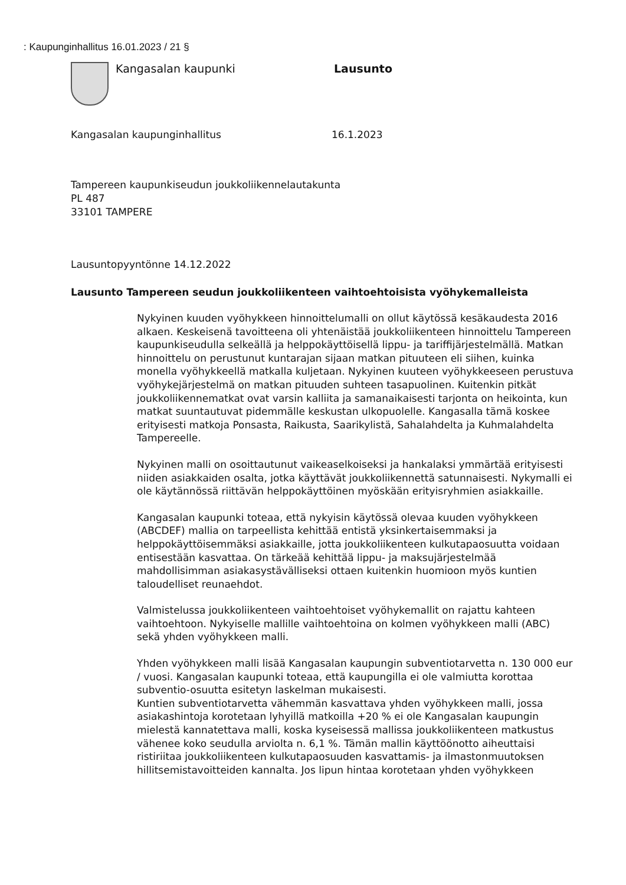: Kaupunginhallitus 16.01.2023 / 21 §
Kangasalan kaupunki Lausunto
Kangasalan kaupunginhallitus 16.1.2023
Tampereen kaupunkiseudun joukkoliikennelautakunta
PL 487
33101 TAMPERE
Lausuntopyyntönne 14.12.2022
Lausunto Tampereen seudun joukkoliikenteen vaihtoehtoisista vyöhykemalleista
Nykyinen kuuden vyöhykkeen hinnoittelumalli on ollut käytössä kesäkaudesta 2016 alkaen. Keskeisenä tavoitteena oli yhtenäistää joukkoliikenteen hinnoittelu Tampereen kaupunkiseudulla selkeällä ja helppokäyttöisellä lippu- ja tariffijärjestelmällä. Matkan hinnoittelu on perustunut kuntarajan sijaan matkan pituuteen eli siihen, kuinka monella vyöhykkeellä matkalla kuljetaan. Nykyinen kuuteen vyöhykkeeseen perustuva vyöhykejärjestelmä on matkan pituuden suhteen tasapuolinen. Kuitenkin pitkät joukkoliikennematkat ovat varsin kalliita ja samanaikaisesti tarjonta on heikointa, kun matkat suuntautuvat pidemmälle keskustan ulkopuolelle. Kangasalla tämä koskee erityisesti matkoja Ponsasta, Raikusta, Saarikylistä, Sahalahdelta ja Kuhmalahdelta Tampereelle.
Nykyinen malli on osoittautunut vaikeaselkoiseksi ja hankalaksi ymmärtää erityisesti niiden asiakkaiden osalta, jotka käyttävät joukkoliikennettä satunnaisesti. Nykymalli ei ole käytännössä riittävän helppokäyttöinen myöskään erityisryhmien asiakkaille.
Kangasalan kaupunki toteaa, että nykyisin käytössä olevaa kuuden vyöhykkeen (ABCDEF) mallia on tarpeellista kehittää entistä yksinkertaisemmaksi ja helppokäyttöisemmäksi asiakkaille, jotta joukkoliikenteen kulkutapaosuutta voidaan entisestään kasvattaa. On tärkeää kehittää lippu- ja maksujärjestelmää mahdollisimman asiakasystävälliseksi ottaen kuitenkin huomioon myös kuntien taloudelliset reunaehdot.
Valmistelussa joukkoliikenteen vaihtoehtoiset vyöhykemallit on rajattu kahteen vaihtoehtoon. Nykyiselle mallille vaihtoehtoina on kolmen vyöhykkeen malli (ABC) sekä yhden vyöhykkeen malli.
Yhden vyöhykkeen malli lisää Kangasalan kaupungin subventiotarvetta n. 130 000 eur / vuosi. Kangasalan kaupunki toteaa, että kaupungilla ei ole valmiutta korottaa subventio-osuutta esitetyn laskelman mukaisesti.
Kuntien subventiotarvetta vähemmän kasvattava yhden vyöhykkeen malli, jossa asiakashintoja korotetaan lyhyillä matkoilla +20 % ei ole Kangasalan kaupungin mielestä kannatettava malli, koska kyseisessä mallissa joukkoliikenteen matkustus vähenee koko seudulla arviolta n. 6,1 %. Tämän mallin käyttöönotto aiheuttaisi ristiriitaa joukkoliikenteen kulkutapaosuuden kasvattamis- ja ilmastonmuutoksen hillitsemistavoitteiden kannalta. Jos lipun hintaa korotetaan yhden vyöhykkeen